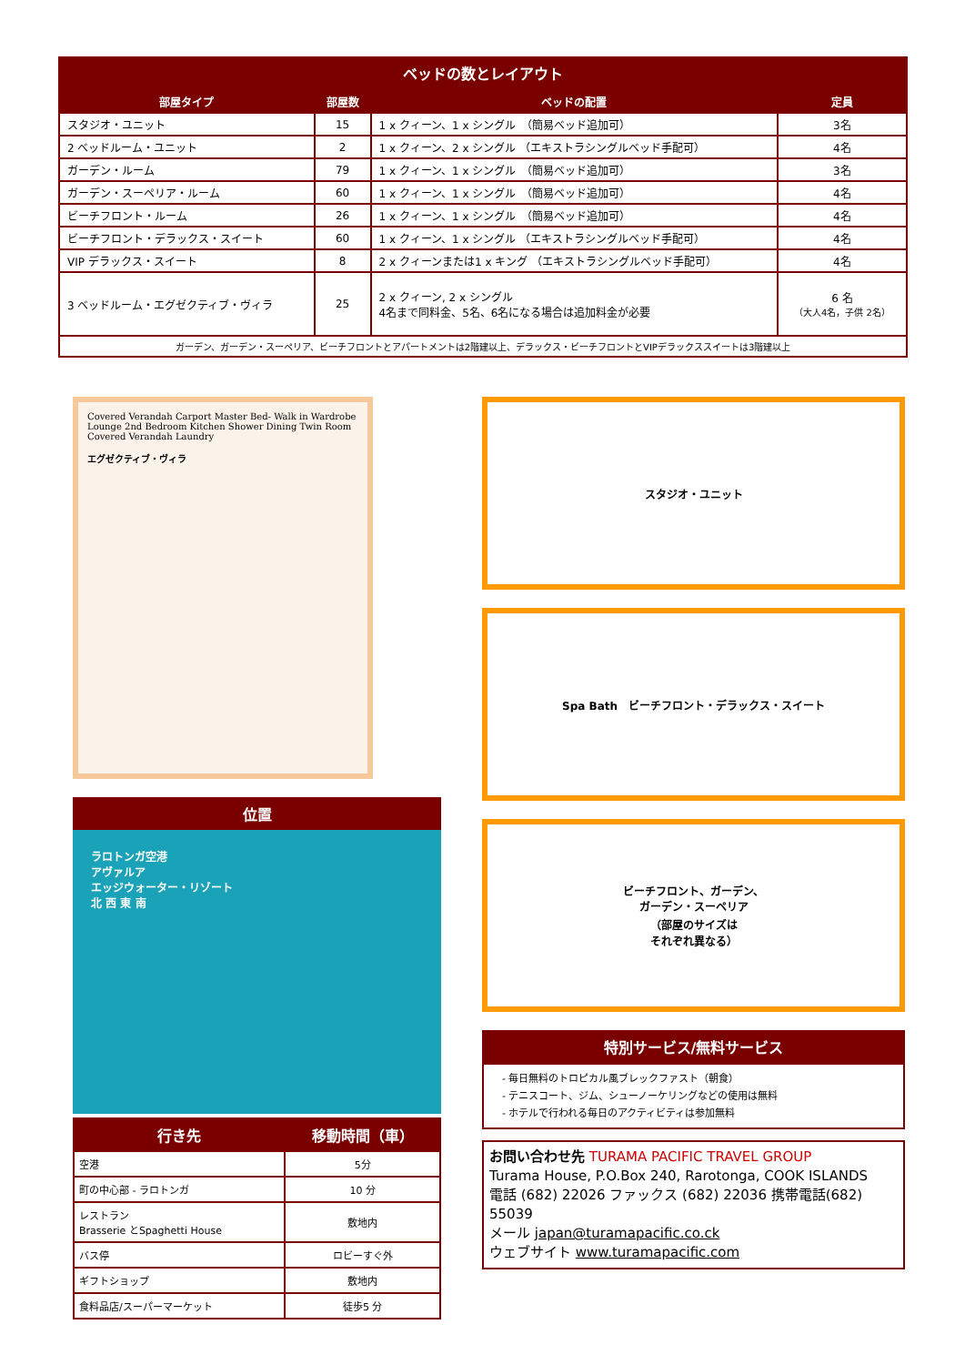ベッドの数とレイアウト
| 部屋タイプ | 部屋数 | ベッドの配置 | 定員 |
| --- | --- | --- | --- |
| スタジオ・ユニット | 15 | 1 x クィーン、1 x シングル （簡易ベッド追加可） | 3名 |
| 2 ベッドルーム・ユニット | 2 | 1 x クィーン、2 x シングル （エキストラシングルベッド手配可） | 4名 |
| ガーデン・ルーム | 79 | 1 x クィーン、1 x シングル （簡易ベッド追加可） | 3名 |
| ガーデン・スーペリア・ルーム | 60 | 1 x クィーン、1 x シングル （簡易ベッド追加可） | 4名 |
| ビーチフロント・ルーム | 26 | 1 x クィーン、1 x シングル （簡易ベッド追加可） | 4名 |
| ビーチフロント・デラックス・スイート | 60 | 1 x クィーン、1 x シングル （エキストラシングルベッド手配可） | 4名 |
| VIP デラックス・スイート | 8 | 2 x クィーンまたは1 x キング （エキストラシングルベッド手配可） | 4名 |
| 3 ベッドルーム・エグゼクティブ・ヴィラ | 25 | 2 x クィーン, 2 x シングル 4名まで同料金、5名、6名になる場合は追加料金が必要 | 6 名 （大人4名，子供 2名） |
| ガーデン、ガーデン・スーペリア、ビーチフロントとアパートメントは2階建以上、デラックス・ビーチフロントとVIPデラックススイートは3階建以上 | | | |
Covered Verandah Carport Master Bed- Walk in Wardrobe Lounge 2nd Bedroom Kitchen Shower Dining Twin Room Covered Verandah Laundry
エグゼクティブ・ヴィラ
位置
ラロトンガ空港
アヴァルア
エッジウォーター・リゾート
北 西 東 南
| 行き先 | 移動時間（車） |
| --- | --- |
| 空港 | 5分 |
| 町の中心部 - ラロトンガ | 10 分 |
| レストラン Brasserie とSpaghetti House | 敷地内 |
| バス停 | ロビーすぐ外 |
| ギフトショップ | 敷地内 |
| 食料品店/スーパーマーケット | 徒歩5 分 |
スタジオ・ユニット
Spa Bath　ビーチフロント・デラックス・スイート
ビーチフロント、ガーデン、
ガーデン・スーペリア
（部屋のサイズは
それぞれ異なる）
特別サービス/無料サービス
- 毎日無料のトロピカル風ブレックファスト（朝食）
- テニスコート、ジム、シューノーケリングなどの使用は無料
- ホテルで行われる毎日のアクティビティは参加無料
お問い合わせ先 TURAMA PACIFIC TRAVEL GROUP
Turama House, P.O.Box 240, Rarotonga, COOK ISLANDS
電話 (682) 22026 ファックス (682) 22036 携帯電話(682) 55039
メール japan@turamapacific.co.ck
ウェブサイト www.turamapacific.com